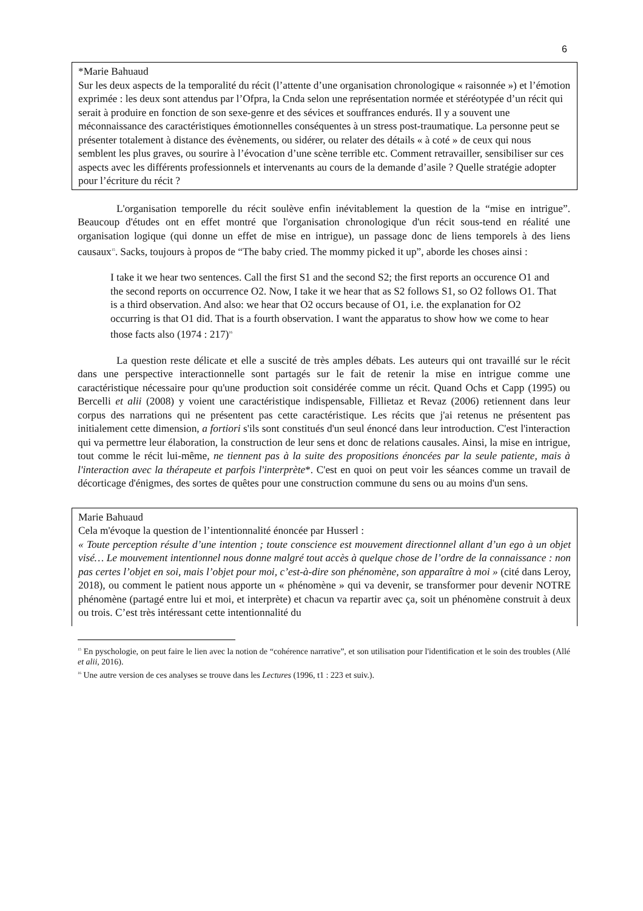6
*Marie Bahuaud
Sur les deux aspects de la temporalité du récit (l’attente d’une organisation chronologique « raisonnée ») et l’émotion exprimée : les deux sont attendus par l’Ofpra, la Cnda selon une représentation normée et stéréotypée d’un récit qui serait à produire en fonction de son sexe-genre et des sévices et souffrances endurés. Il y a souvent une méconnaissance des caractéristiques émotionnelles conséquentes à un stress post-traumatique. La personne peut se présenter totalement à distance des évènements, ou sidérer, ou relater des détails « à coté » de ceux qui nous semblent les plus graves, ou sourire à l’évocation d’une scène terrible etc. Comment retravailler, sensibiliser sur ces aspects avec les différents professionnels et intervenants au cours de la demande d’asile ? Quelle stratégie adopter pour l’écriture du récit ?
L'organisation temporelle du récit soulève enfin inévitablement la question de la “mise en intrigue”. Beaucoup d'études ont en effet montré que l'organisation chronologique d'un récit sous-tend en réalité une organisation logique (qui donne un effet de mise en intrigue), un passage donc de liens temporels à des liens causaux<sup>15</sup>. Sacks, toujours à propos de “The baby cried. The mommy picked it up”, aborde les choses ainsi :
I take it we hear two sentences. Call the first S1 and the second S2; the first reports an occurence O1 and the second reports on occurrence O2. Now, I take it we hear that as S2 follows S1, so O2 follows O1. That is a third observation. And also: we hear that O2 occurs because of O1, i.e. the explanation for O2 occurring is that O1 did. That is a fourth observation. I want the apparatus to show how we come to hear those facts also (1974 : 217)<sup>16</sup>
La question reste délicate et elle a suscité de très amples débats. Les auteurs qui ont travaillé sur le récit dans une perspective interactionnelle sont partagés sur le fait de retenir la mise en intrigue comme une caractéristique nécessaire pour qu'une production soit considérée comme un récit. Quand Ochs et Capp (1995) ou Bercelli et alii (2008) y voient une caractéristique indispensable, Fillietaz et Revaz (2006) retiennent dans leur corpus des narrations qui ne présentent pas cette caractéristique. Les récits que j'ai retenus ne présentent pas initialement cette dimension, a fortiori s'ils sont constitués d'un seul énoncé dans leur introduction. C'est l'interaction qui va permettre leur élaboration, la construction de leur sens et donc de relations causales. Ainsi, la mise en intrigue, tout comme le récit lui-même, ne tiennent pas à la suite des propositions énoncées par la seule patiente, mais à l'interaction avec la thérapeute et parfois l'interprète*. C'est en quoi on peut voir les séances comme un travail de décorticage d'énigmes, des sortes de quêtes pour une construction commune du sens ou au moins d'un sens.
Marie Bahuaud
Cela m'évoque la question de l’intentionnalité énoncée par Husserl :
« Toute perception résulte d’une intention ; toute conscience est mouvement directionnel allant d’un ego à un objet visé… Le mouvement intentionnel nous donne malgré tout accès à quelque chose de l’ordre de la connaissance : non pas certes l’objet en soi, mais l’objet pour moi, c’est-à-dire son phénomène, son apparaître à moi » (cité dans Leroy, 2018), ou comment le patient nous apporte un « phénomène » qui va devenir, se transformer pour devenir NOTRE phénomène (partagé entre lui et moi, et interprète) et chacun va repartir avec ça, soit un phénomène construit à deux ou trois. C’est très intéressant cette intentionnalité du
<sup>15</sup> En pyschologie, on peut faire le lien avec la notion de “cohérence narrative”, et son utilisation pour l'identification et le soin des troubles (Allé et alii, 2016).
<sup>16</sup> Une autre version de ces analyses se trouve dans les Lectures (1996, t1 : 223 et suiv.).